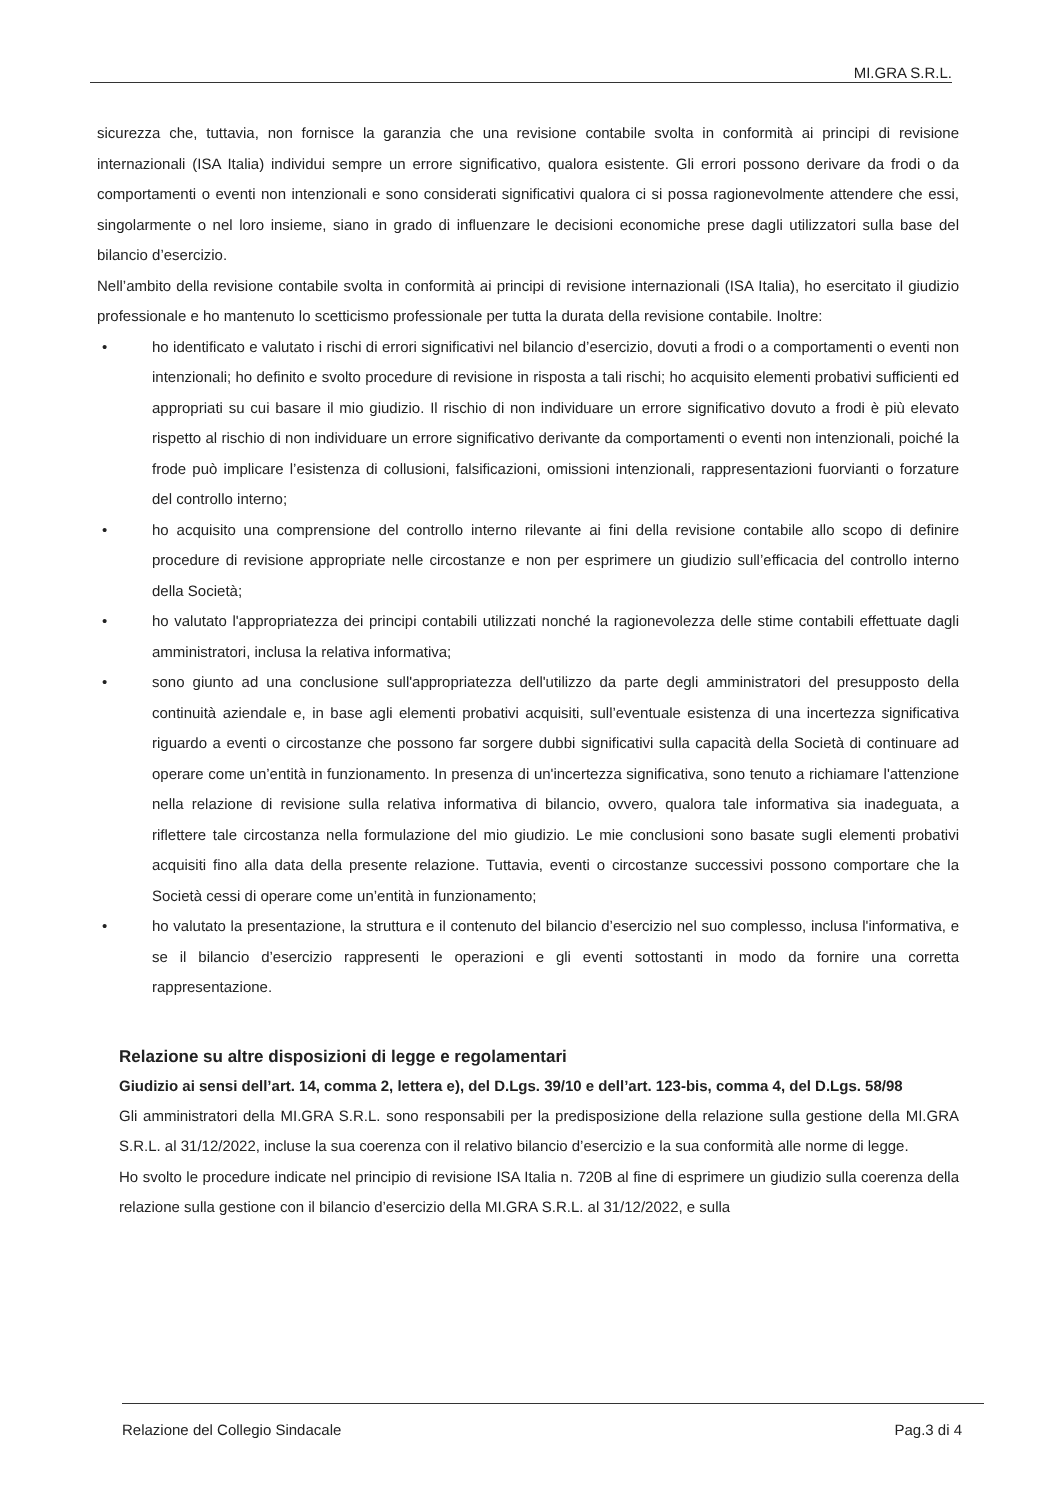MI.GRA S.R.L.
sicurezza che, tuttavia, non fornisce la garanzia che una revisione contabile svolta in conformità ai principi di revisione internazionali (ISA Italia) individui sempre un errore significativo, qualora esistente. Gli errori possono derivare da frodi o da comportamenti o eventi non intenzionali e sono considerati significativi qualora ci si possa ragionevolmente attendere che essi, singolarmente o nel loro insieme, siano in grado di influenzare le decisioni economiche prese dagli utilizzatori sulla base del bilancio d’esercizio.
Nell’ambito della revisione contabile svolta in conformità ai principi di revisione internazionali (ISA Italia), ho esercitato il giudizio professionale e ho mantenuto lo scetticismo professionale per tutta la durata della revisione contabile. Inoltre:
• ho identificato e valutato i rischi di errori significativi nel bilancio d’esercizio, dovuti a frodi o a comportamenti o eventi non intenzionali; ho definito e svolto procedure di revisione in risposta a tali rischi; ho acquisito elementi probativi sufficienti ed appropriati su cui basare il mio giudizio. Il rischio di non individuare un errore significativo dovuto a frodi è più elevato rispetto al rischio di non individuare un errore significativo derivante da comportamenti o eventi non intenzionali, poiché la frode può implicare l’esistenza di collusioni, falsificazioni, omissioni intenzionali, rappresentazioni fuorvianti o forzature del controllo interno;
• ho acquisito una comprensione del controllo interno rilevante ai fini della revisione contabile allo scopo di definire procedure di revisione appropriate nelle circostanze e non per esprimere un giudizio sull’efficacia del controllo interno della Società;
• ho valutato l'appropriatezza dei principi contabili utilizzati nonché la ragionevolezza delle stime contabili effettuate dagli amministratori, inclusa la relativa informativa;
• sono giunto ad una conclusione sull'appropriatezza dell'utilizzo da parte degli amministratori del presupposto della continuità aziendale e, in base agli elementi probativi acquisiti, sull’eventuale esistenza di una incertezza significativa riguardo a eventi o circostanze che possono far sorgere dubbi significativi sulla capacità della Società di continuare ad operare come un’entità in funzionamento. In presenza di un'incertezza significativa, sono tenuto a richiamare l'attenzione nella relazione di revisione sulla relativa informativa di bilancio, ovvero, qualora tale informativa sia inadeguata, a riflettere tale circostanza nella formulazione del mio giudizio. Le mie conclusioni sono basate sugli elementi probativi acquisiti fino alla data della presente relazione. Tuttavia, eventi o circostanze successivi possono comportare che la Società cessi di operare come un’entità in funzionamento;
• ho valutato la presentazione, la struttura e il contenuto del bilancio d’esercizio nel suo complesso, inclusa l'informativa, e se il bilancio d’esercizio rappresenti le operazioni e gli eventi sottostanti in modo da fornire una corretta rappresentazione.
Relazione su altre disposizioni di legge e regolamentari
Giudizio ai sensi dell’art. 14, comma 2, lettera e), del D.Lgs. 39/10 e dell’art. 123-bis, comma 4, del D.Lgs. 58/98
Gli amministratori della MI.GRA S.R.L. sono responsabili per la predisposizione della relazione sulla gestione della MI.GRA S.R.L. al 31/12/2022, incluse la sua coerenza con il relativo bilancio d’esercizio e la sua conformità alle norme di legge.
Ho svolto le procedure indicate nel principio di revisione ISA Italia n. 720B al fine di esprimere un giudizio sulla coerenza della relazione sulla gestione con il bilancio d’esercizio della MI.GRA S.R.L. al 31/12/2022, e sulla
Relazione del Collegio Sindacale Pag.3 di 4